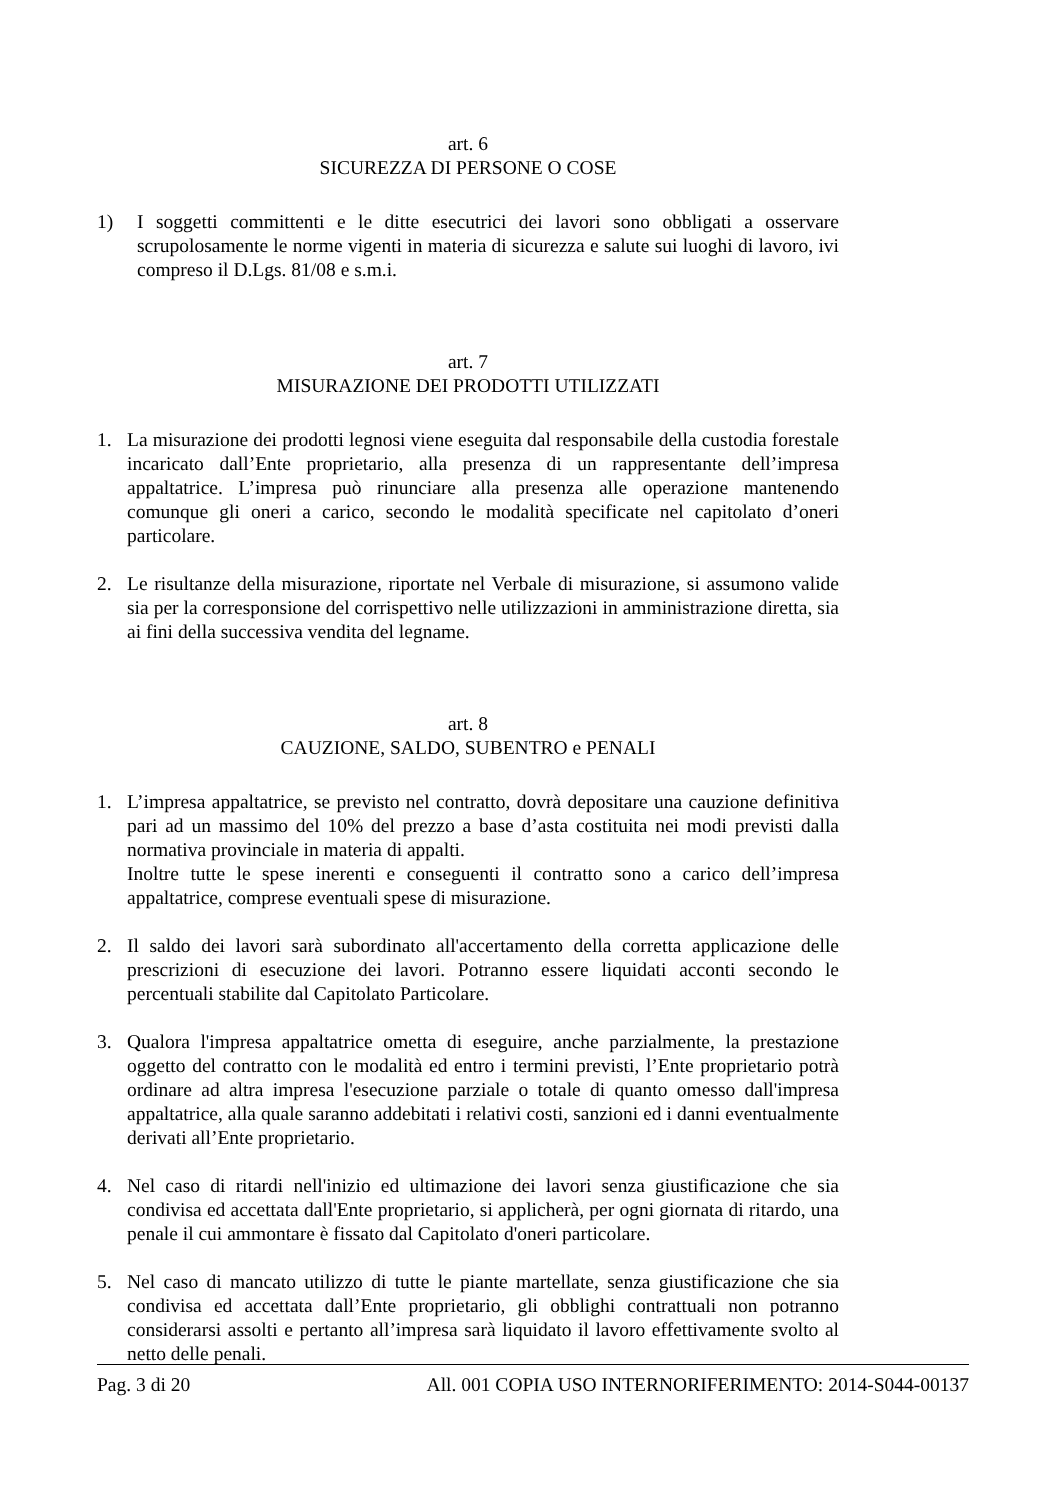art. 6
SICUREZZA DI PERSONE O COSE
1) I soggetti committenti e le ditte esecutrici dei lavori sono obbligati a osservare scrupolosamente le norme vigenti in materia di sicurezza e salute sui luoghi di lavoro, ivi compreso il D.Lgs. 81/08 e s.m.i.
art. 7
MISURAZIONE DEI PRODOTTI UTILIZZATI
1. La misurazione dei prodotti legnosi viene eseguita dal responsabile della custodia forestale incaricato dall’Ente proprietario, alla presenza di un rappresentante dell’impresa appaltatrice. L’impresa può rinunciare alla presenza alle operazione mantenendo comunque gli oneri a carico, secondo le modalità specificate nel capitolato d’oneri particolare.
2. Le risultanze della misurazione, riportate nel Verbale di misurazione, si assumono valide sia per la corresponsione del corrispettivo nelle utilizzazioni in amministrazione diretta, sia ai fini della successiva vendita del legname.
art. 8
CAUZIONE, SALDO, SUBENTRO e PENALI
1. L’impresa appaltatrice, se previsto nel contratto, dovrà depositare una cauzione definitiva pari ad un massimo del 10% del prezzo a base d’asta costituita nei modi previsti dalla normativa provinciale in materia di appalti.
Inoltre tutte le spese inerenti e conseguenti il contratto sono a carico dell’impresa appaltatrice, comprese eventuali spese di misurazione.
2. Il saldo dei lavori sarà subordinato all'accertamento della corretta applicazione delle prescrizioni di esecuzione dei lavori. Potranno essere liquidati acconti secondo le percentuali stabilite dal Capitolato Particolare.
3. Qualora l'impresa appaltatrice ometta di eseguire, anche parzialmente, la prestazione oggetto del contratto con le modalità ed entro i termini previsti, l’Ente proprietario potrà ordinare ad altra impresa l'esecuzione parziale o totale di quanto omesso dall'impresa appaltatrice, alla quale saranno addebitati i relativi costi, sanzioni ed i danni eventualmente derivati all’Ente proprietario.
4. Nel caso di ritardi nell'inizio ed ultimazione dei lavori senza giustificazione che sia condivisa ed accettata dall'Ente proprietario, si applicherà, per ogni giornata di ritardo, una penale il cui ammontare è fissato dal Capitolato d'oneri particolare.
5. Nel caso di mancato utilizzo di tutte le piante martellate, senza giustificazione che sia condivisa ed accettata dall’Ente proprietario, gli obblighi contrattuali non potranno considerarsi assolti e pertanto all’impresa sarà liquidato il lavoro effettivamente svolto al netto delle penali.
Pag. 3 di 20 All. 001 COPIA USO INTERNORIFERIMENTO: 2014-S044-00137